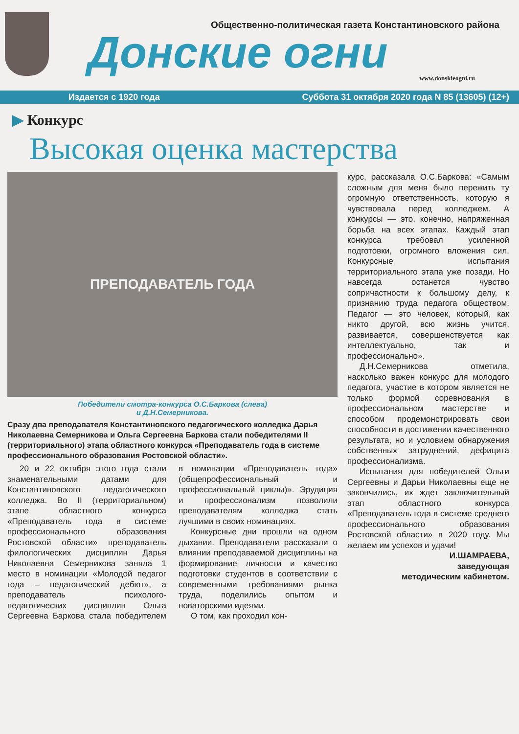Общественно-политическая газета Константиновского района
Донские огни
www.donskieogni.ru
Издается с 1920 года Суббота 31 октября 2020 года N 85 (13605) (12+)
▶ Конкурс
Высокая оценка мастерства
ПРЕПОДАВАТЕЛЬ ГОДА
Победители смотра-конкурса О.С.Баркова (слева)
и Д.Н.Семерникова.
Сразу два преподавателя Константиновского педагогического колледжа Дарья Николаевна Семерникова и Ольга Сергеевна Баркова стали победителями II (территориального) этапа областного конкурса «Преподаватель года в системе профессионального образования Ростовской области».
20 и 22 октября этого года стали знаменательными датами для Константиновского педагогического колледжа. Во II (территориальном) этапе областного конкурса «Преподаватель года в системе профессионального образования Ростовской области» преподаватель филологических дисциплин Дарья Николаевна Семерникова заняла 1 место в номинации «Молодой педагог года – педагогический дебют», а преподаватель психолого-педагогических дисциплин Ольга Сергеевна Баркова стала победителем в номинации «Преподаватель года» (общепрофессиональный и профессиональный циклы)». Эрудиция и профессионализм позволили преподавателям колледжа стать лучшими в своих номинациях.
Конкурсные дни прошли на одном дыхании. Преподаватели рассказали о влиянии преподаваемой дисциплины на формирование личности и качество подготовки студентов в соответствии с современными требованиями рынка труда, поделились опытом и новаторскими идеями.
О том, как проходил кон-
курс, рассказала О.С.Баркова: «Самым сложным для меня было пережить ту огромную ответственность, которую я чувствовала перед колледжем. А конкурсы — это, конечно, напряженная борьба на всех этапах. Каждый этап конкурса требовал усиленной подготовки, огромного вложения сил. Конкурсные испытания территориального этапа уже позади. Но навсегда останется чувство сопричастности к большому делу, к признанию труда педагога обществом. Педагог — это человек, который, как никто другой, всю жизнь учится, развивается, совершенствуется как интеллектуально, так и профессионально».
Д.Н.Семерникова отметила, насколько важен конкурс для молодого педагога, участие в котором является не только формой соревнования в профессиональном мастерстве и способом продемонстрировать свои способности в достижении качественного результата, но и условием обнаружения собственных затруднений, дефицита профессионализма.
Испытания для победителей Ольги Сергеевны и Дарьи Николаевны еще не закончились, их ждет заключительный этап областного конкурса «Преподаватель года в системе среднего профессионального образования Ростовской области» в 2020 году. Мы желаем им успехов и удачи!
И.ШАМРАЕВА,
заведующая
методическим кабинетом.